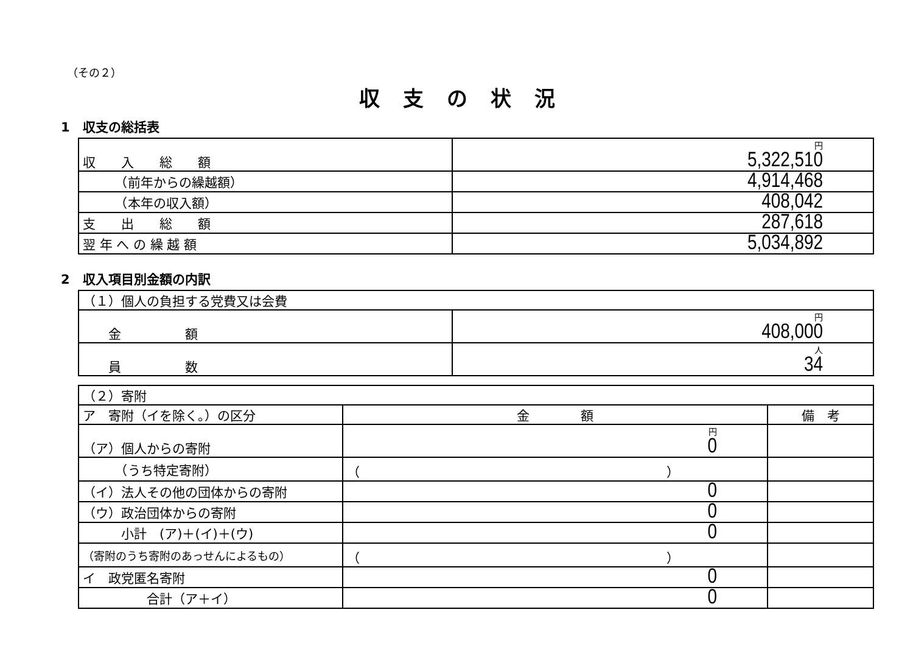（その２）
収支の状況
1　収支の総括表
| 収 入 総 額 | 円 5,322,510 |
| （前年からの繰越額） | 4,914,468 |
| （本年の収入額） | 408,042 |
| 支 出 総 額 | 287,618 |
| 翌 年 へ の 繰 越 額 | 5,034,892 |
2　収入項目別金額の内訳
| （１）個人の負担する党費又は会費 | |
| 金 額 | 円 408,000 |
| 員 数 | 人 34 |
| （２）寄附 | | |
| ア 寄附（イを除く。）の区分 | 金 額 | 備 考 |
| （ア）個人からの寄附 | 円 0 | |
| （うち特定寄附） | （ ） | |
| （イ）法人その他の団体からの寄附 | 0 | |
| （ウ）政治団体からの寄附 | 0 | |
| 小計 (ア)＋(イ)＋(ウ) | 0 | |
| （寄附のうち寄附のあっせんによるもの） | （ ） | |
| イ 政党匿名寄附 | 0 | |
| 合計（ア＋イ） | 0 | |